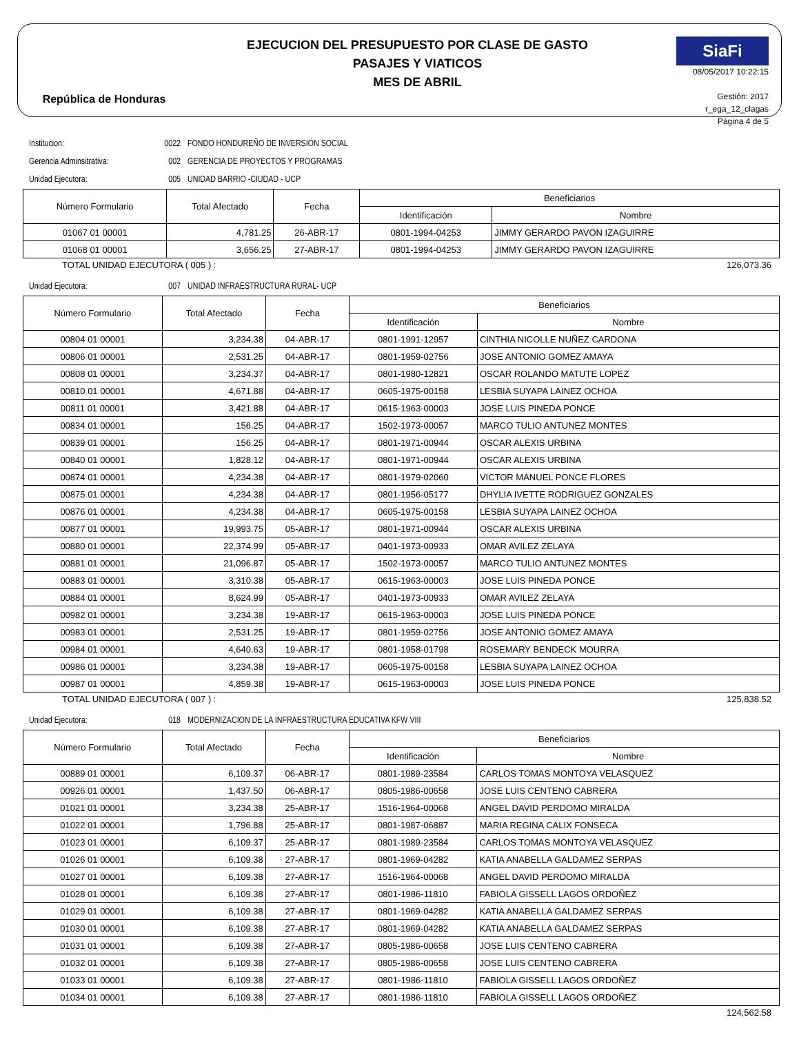República de Honduras
EJECUCION DEL PRESUPUESTO POR CLASE DE GASTO
PASAJES Y VIATICOS
MES DE ABRIL
SiaFi
08/05/2017 10:22:15
Gestión: 2017
r_ega_12_clagas
Página 4 de 5
Institucion: 0022 FONDO HONDUREÑO DE INVERSIÓN SOCIAL
Gerencia Adminsitrativa: 002 GERENCIA DE PROYECTOS Y PROGRAMAS
Unidad Ejecutora: 005 UNIDAD BARRIO -CIUDAD - UCP
| Número Formulario | Total Afectado | Fecha | Beneficiarios | |
| --- | --- | --- | --- | --- |
| | | | Identificación | Nombre |
| 01067 01 00001 | 4,781.25 | 26-ABR-17 | 0801-1994-04253 | JIMMY GERARDO PAVON IZAGUIRRE |
| 01068 01 00001 | 3,656.25 | 27-ABR-17 | 0801-1994-04253 | JIMMY GERARDO PAVON IZAGUIRRE |
TOTAL UNIDAD EJECUTORA ( 005 ) : 126,073.36
Unidad Ejecutora: 007 UNIDAD INFRAESTRUCTURA RURAL- UCP
| Número Formulario | Total Afectado | Fecha | Beneficiarios | |
| --- | --- | --- | --- | --- |
| | | | Identificación | Nombre |
| 00804 01 00001 | 3,234.38 | 04-ABR-17 | 0801-1991-12957 | CINTHIA NICOLLE NUÑEZ CARDONA |
| 00806 01 00001 | 2,531.25 | 04-ABR-17 | 0801-1959-02756 | JOSE ANTONIO GOMEZ AMAYA |
| 00808 01 00001 | 3,234.37 | 04-ABR-17 | 0801-1980-12821 | OSCAR ROLANDO MATUTE LOPEZ |
| 00810 01 00001 | 4,671.88 | 04-ABR-17 | 0605-1975-00158 | LESBIA SUYAPA LAINEZ OCHOA |
| 00811 01 00001 | 3,421.88 | 04-ABR-17 | 0615-1963-00003 | JOSE LUIS PINEDA PONCE |
| 00834 01 00001 | 156.25 | 04-ABR-17 | 1502-1973-00057 | MARCO TULIO ANTUNEZ MONTES |
| 00839 01 00001 | 156.25 | 04-ABR-17 | 0801-1971-00944 | OSCAR ALEXIS URBINA |
| 00840 01 00001 | 1,828.12 | 04-ABR-17 | 0801-1971-00944 | OSCAR ALEXIS URBINA |
| 00874 01 00001 | 4,234.38 | 04-ABR-17 | 0801-1979-02060 | VICTOR MANUEL PONCE FLORES |
| 00875 01 00001 | 4,234.38 | 04-ABR-17 | 0801-1956-05177 | DHYLIA IVETTE RODRIGUEZ GONZALES |
| 00876 01 00001 | 4,234.38 | 04-ABR-17 | 0605-1975-00158 | LESBIA SUYAPA LAINEZ OCHOA |
| 00877 01 00001 | 19,993.75 | 05-ABR-17 | 0801-1971-00944 | OSCAR ALEXIS URBINA |
| 00880 01 00001 | 22,374.99 | 05-ABR-17 | 0401-1973-00933 | OMAR AVILEZ ZELAYA |
| 00881 01 00001 | 21,096.87 | 05-ABR-17 | 1502-1973-00057 | MARCO TULIO ANTUNEZ MONTES |
| 00883 01 00001 | 3,310.38 | 05-ABR-17 | 0615-1963-00003 | JOSE LUIS PINEDA PONCE |
| 00884 01 00001 | 8,624.99 | 05-ABR-17 | 0401-1973-00933 | OMAR AVILEZ ZELAYA |
| 00982 01 00001 | 3,234.38 | 19-ABR-17 | 0615-1963-00003 | JOSE LUIS PINEDA PONCE |
| 00983 01 00001 | 2,531.25 | 19-ABR-17 | 0801-1959-02756 | JOSE ANTONIO GOMEZ AMAYA |
| 00984 01 00001 | 4,640.63 | 19-ABR-17 | 0801-1958-01798 | ROSEMARY BENDECK MOURRA |
| 00986 01 00001 | 3,234.38 | 19-ABR-17 | 0605-1975-00158 | LESBIA SUYAPA LAINEZ OCHOA |
| 00987 01 00001 | 4,859.38 | 19-ABR-17 | 0615-1963-00003 | JOSE LUIS PINEDA PONCE |
TOTAL UNIDAD EJECUTORA ( 007 ) : 125,838.52
Unidad Ejecutora: 018 MODERNIZACION DE LA INFRAESTRUCTURA EDUCATIVA KFW VIII
| Número Formulario | Total Afectado | Fecha | Beneficiarios | |
| --- | --- | --- | --- | --- |
| | | | Identificación | Nombre |
| 00889 01 00001 | 6,109.37 | 06-ABR-17 | 0801-1989-23584 | CARLOS TOMAS MONTOYA VELASQUEZ |
| 00926 01 00001 | 1,437.50 | 06-ABR-17 | 0805-1986-00658 | JOSE LUIS CENTENO CABRERA |
| 01021 01 00001 | 3,234.38 | 25-ABR-17 | 1516-1964-00068 | ANGEL DAVID PERDOMO MIRALDA |
| 01022 01 00001 | 1,796.88 | 25-ABR-17 | 0801-1987-06887 | MARIA REGINA CALIX FONSECA |
| 01023 01 00001 | 6,109.37 | 25-ABR-17 | 0801-1989-23584 | CARLOS TOMAS MONTOYA VELASQUEZ |
| 01026 01 00001 | 6,109.38 | 27-ABR-17 | 0801-1969-04282 | KATIA ANABELLA GALDAMEZ SERPAS |
| 01027 01 00001 | 6,109.38 | 27-ABR-17 | 1516-1964-00068 | ANGEL DAVID PERDOMO MIRALDA |
| 01028 01 00001 | 6,109.38 | 27-ABR-17 | 0801-1986-11810 | FABIOLA GISSELL LAGOS ORDOÑEZ |
| 01029 01 00001 | 6,109.38 | 27-ABR-17 | 0801-1969-04282 | KATIA ANABELLA GALDAMEZ SERPAS |
| 01030 01 00001 | 6,109.38 | 27-ABR-17 | 0801-1969-04282 | KATIA ANABELLA GALDAMEZ SERPAS |
| 01031 01 00001 | 6,109.38 | 27-ABR-17 | 0805-1986-00658 | JOSE LUIS CENTENO CABRERA |
| 01032 01 00001 | 6,109.38 | 27-ABR-17 | 0805-1986-00658 | JOSE LUIS CENTENO CABRERA |
| 01033 01 00001 | 6,109.38 | 27-ABR-17 | 0801-1986-11810 | FABIOLA GISSELL LAGOS ORDOÑEZ |
| 01034 01 00001 | 6,109.38 | 27-ABR-17 | 0801-1986-11810 | FABIOLA GISSELL LAGOS ORDOÑEZ |
124,562.58